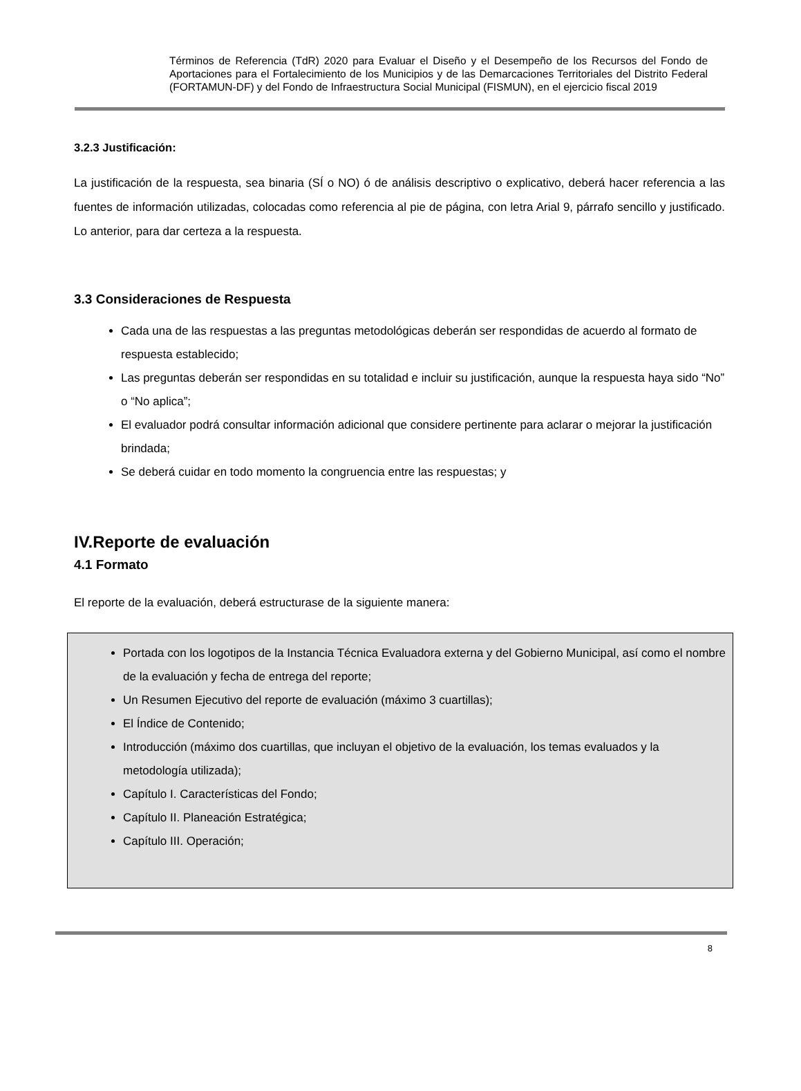Términos de Referencia (TdR) 2020 para Evaluar el Diseño y el Desempeño de los Recursos del Fondo de Aportaciones para el Fortalecimiento de los Municipios y de las Demarcaciones Territoriales del Distrito Federal (FORTAMUN-DF) y del Fondo de Infraestructura Social Municipal (FISMUN), en el ejercicio fiscal 2019
3.2.3 Justificación:
La justificación de la respuesta, sea binaria (SÍ o NO) ó de análisis descriptivo o explicativo, deberá hacer referencia a las fuentes de información utilizadas, colocadas como referencia al pie de página, con letra Arial 9, párrafo sencillo y justificado. Lo anterior, para dar certeza a la respuesta.
3.3 Consideraciones de Respuesta
Cada una de las respuestas a las preguntas metodológicas deberán ser respondidas de acuerdo al formato de respuesta establecido;
Las preguntas deberán ser respondidas en su totalidad e incluir su justificación, aunque la respuesta haya sido “No” o “No aplica”;
El evaluador podrá consultar información adicional que considere pertinente para aclarar o mejorar la justificación brindada;
Se deberá cuidar en todo momento la congruencia entre las respuestas; y
IV.Reporte de evaluación
4.1 Formato
El reporte de la evaluación, deberá estructurase de la siguiente manera:
Portada con los logotipos de la Instancia Técnica Evaluadora externa y del Gobierno Municipal, así como el nombre de la evaluación y fecha de entrega del reporte;
Un Resumen Ejecutivo del reporte de evaluación (máximo 3 cuartillas);
El Índice de Contenido;
Introducción (máximo dos cuartillas, que incluyan el objetivo de la evaluación, los temas evaluados y la metodología utilizada);
Capítulo I. Características del Fondo;
Capítulo II. Planeación Estratégica;
Capítulo III. Operación;
8